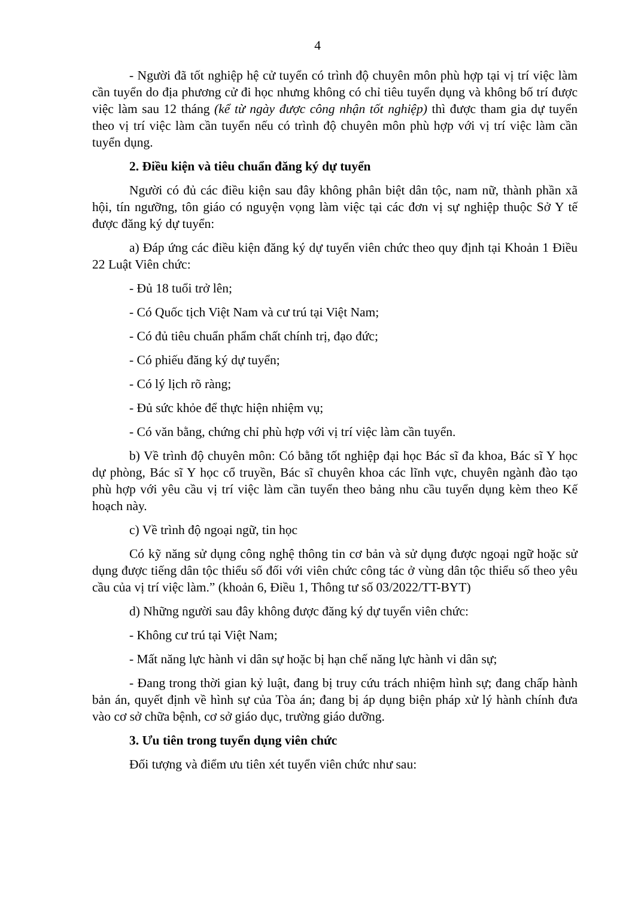4
- Người đã tốt nghiệp hệ cử tuyển có trình độ chuyên môn phù hợp tại vị trí việc làm cần tuyển do địa phương cử đi học nhưng không có chỉ tiêu tuyển dụng và không bố trí được việc làm sau 12 tháng (kể từ ngày được công nhận tốt nghiệp) thì được tham gia dự tuyển theo vị trí việc làm cần tuyển nếu có trình độ chuyên môn phù hợp với vị trí việc làm cần tuyển dụng.
2. Điều kiện và tiêu chuẩn đăng ký dự tuyển
Người có đủ các điều kiện sau đây không phân biệt dân tộc, nam nữ, thành phần xã hội, tín ngưỡng, tôn giáo có nguyện vọng làm việc tại các đơn vị sự nghiệp thuộc Sở Y tế được đăng ký dự tuyển:
a) Đáp ứng các điều kiện đăng ký dự tuyển viên chức theo quy định tại Khoản 1 Điều 22 Luật Viên chức:
- Đủ 18 tuổi trở lên;
- Có Quốc tịch Việt Nam và cư trú tại Việt Nam;
- Có đủ tiêu chuẩn phẩm chất chính trị, đạo đức;
- Có phiếu đăng ký dự tuyển;
- Có lý lịch rõ ràng;
- Đủ sức khỏe để thực hiện nhiệm vụ;
- Có văn bằng, chứng chỉ phù hợp với vị trí việc làm cần tuyển.
b) Về trình độ chuyên môn: Có bằng tốt nghiệp đại học Bác sĩ đa khoa, Bác sĩ Y học dự phòng, Bác sĩ Y học cổ truyền, Bác sĩ chuyên khoa các lĩnh vực, chuyên ngành đào tạo phù hợp với yêu cầu vị trí việc làm cần tuyển theo bảng nhu cầu tuyển dụng kèm theo Kế hoạch này.
c) Về trình độ ngoại ngữ, tin học
Có kỹ năng sử dụng công nghệ thông tin cơ bản và sử dụng được ngoại ngữ hoặc sử dụng được tiếng dân tộc thiểu số đối với viên chức công tác ở vùng dân tộc thiểu số theo yêu cầu của vị trí việc làm.” (khoản 6, Điều 1, Thông tư số 03/2022/TT-BYT)
d) Những người sau đây không được đăng ký dự tuyển viên chức:
- Không cư trú tại Việt Nam;
- Mất năng lực hành vi dân sự hoặc bị hạn chế năng lực hành vi dân sự;
- Đang trong thời gian kỷ luật, đang bị truy cứu trách nhiệm hình sự; đang chấp hành bản án, quyết định về hình sự của Tòa án; đang bị áp dụng biện pháp xử lý hành chính đưa vào cơ sở chữa bệnh, cơ sở giáo dục, trường giáo dưỡng.
3. Ưu tiên trong tuyển dụng viên chức
Đối tượng và điểm ưu tiên xét tuyển viên chức như sau: